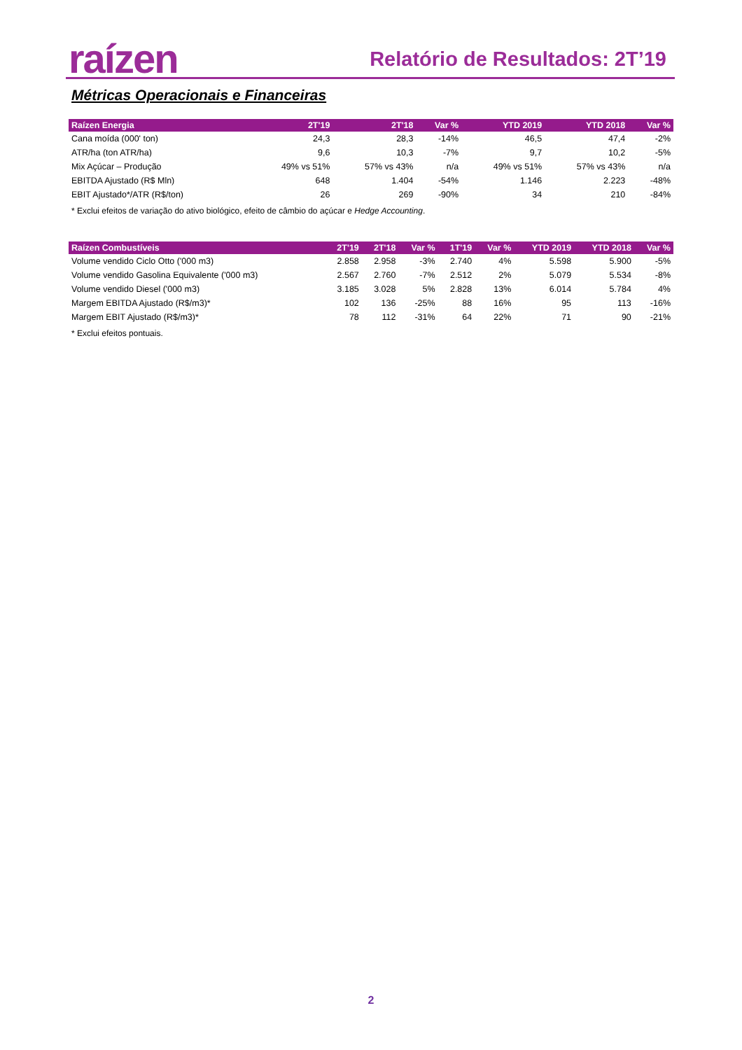raízen Relatório de Resultados: 2T’19
Métricas Operacionais e Financeiras
| Raízen Energia | 2T'19 | 2T'18 | Var % | YTD 2019 | YTD 2018 | Var % |
| --- | --- | --- | --- | --- | --- | --- |
| Cana moída (000' ton) | 24,3 | 28,3 | -14% | 46,5 | 47,4 | -2% |
| ATR/ha (ton ATR/ha) | 9,6 | 10,3 | -7% | 9,7 | 10,2 | -5% |
| Mix Açúcar – Produção | 49% vs 51% | 57% vs 43% | n/a | 49% vs 51% | 57% vs 43% | n/a |
| EBITDA Ajustado (R$ Mln) | 648 | 1.404 | -54% | 1.146 | 2.223 | -48% |
| EBIT Ajustado*/ATR (R$/ton) | 26 | 269 | -90% | 34 | 210 | -84% |
* Exclui efeitos de variação do ativo biológico, efeito de câmbio do açúcar e Hedge Accounting.
| Raízen Combustíveis | 2T'19 | 2T'18 | Var % | 1T'19 | Var % | YTD 2019 | YTD 2018 | Var % |
| --- | --- | --- | --- | --- | --- | --- | --- | --- |
| Volume vendido Ciclo Otto ('000 m3) | 2.858 | 2.958 | -3% | 2.740 | 4% | 5.598 | 5.900 | -5% |
| Volume vendido Gasolina Equivalente ('000 m3) | 2.567 | 2.760 | -7% | 2.512 | 2% | 5.079 | 5.534 | -8% |
| Volume vendido Diesel ('000 m3) | 3.185 | 3.028 | 5% | 2.828 | 13% | 6.014 | 5.784 | 4% |
| Margem EBITDA Ajustado (R$/m3)* | 102 | 136 | -25% | 88 | 16% | 95 | 113 | -16% |
| Margem EBIT Ajustado (R$/m3)* | 78 | 112 | -31% | 64 | 22% | 71 | 90 | -21% |
* Exclui efeitos pontuais.
2